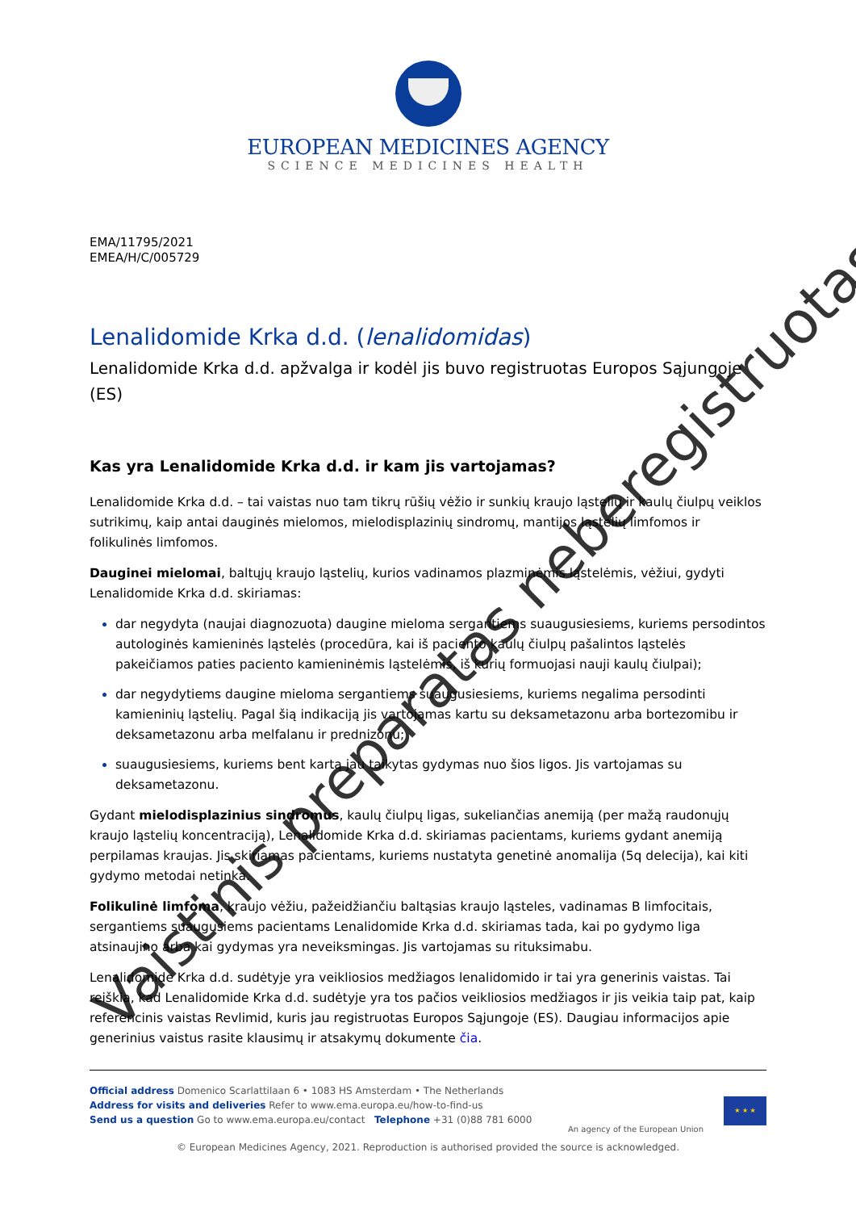EUROPEAN MEDICINES AGENCY
SCIENCE MEDICINES HEALTH
EMA/11795/2021
EMEA/H/C/005729
Lenalidomide Krka d.d. (lenalidomidas)
Lenalidomide Krka d.d. apžvalga ir kodėl jis buvo registruotas Europos Sąjungoje (ES)
Kas yra Lenalidomide Krka d.d. ir kam jis vartojamas?
Lenalidomide Krka d.d. – tai vaistas nuo tam tikrų rūšių vėžio ir sunkių kraujo ląstelių ir kaulų čiulpų veiklos sutrikimų, kaip antai dauginės mielomos, mielodisplazinių sindromų, mantijos ląstelių limfomos ir folikulinės limfomos.
Dauginei mielomai, baltųjų kraujo ląstelių, kurios vadinamos plazminėmis ląstelėmis, vėžiui, gydyti Lenalidomide Krka d.d. skiriamas:
dar negydyta (naujai diagnozuota) daugine mieloma sergantiems suaugusiesiems, kuriems persodintos autologinės kamieninės ląstelės (procedūra, kai iš paciento kaulų čiulpų pašalintos ląstelės pakeičiamos paties paciento kamieninėmis ląstelėmis, iš kurių formuojasi nauji kaulų čiulpai);
dar negydytiems daugine mieloma sergantiems suaugusiesiems, kuriems negalima persodinti kamieninių ląstelių. Pagal šią indikaciją jis vartojamas kartu su deksametazonu arba bortezomibu ir deksametazonu arba melfalanu ir prednizonu;
suaugusiesiems, kuriems bent kartą jau taikytas gydymas nuo šios ligos. Jis vartojamas su deksametazonu.
Gydant mielodisplazinius sindromus, kaulų čiulpų ligas, sukeliančias anemiją (per mažą raudonųjų kraujo ląstelių koncentraciją), Lenalidomide Krka d.d. skiriamas pacientams, kuriems gydant anemiją perpilamas kraujas. Jis skiriamas pacientams, kuriems nustatyta genetinė anomalija (5q delecija), kai kiti gydymo metodai netinka.
Folikulinė limfoma, kraujo vėžiu, pažeidžiančiu baltąsias kraujo ląsteles, vadinamas B limfocitais, sergantiems suaugusiems pacientams Lenalidomide Krka d.d. skiriamas tada, kai po gydymo liga atsinaujino arba kai gydymas yra neveiksmingas. Jis vartojamas su rituksimabu.
Lenalidomide Krka d.d. sudėtyje yra veikliosios medžiagos lenalidomido ir tai yra generinis vaistas. Tai reiškia, kad Lenalidomide Krka d.d. sudėtyje yra tos pačios veikliosios medžiagos ir jis veikia taip pat, kaip referencinis vaistas Revlimid, kuris jau registruotas Europos Sąjungoje (ES). Daugiau informacijos apie generinius vaistus rasite klausimų ir atsakymų dokumente čia.
Official address Domenico Scarlattilaan 6 • 1083 HS Amsterdam • The Netherlands
Address for visits and deliveries Refer to www.ema.europa.eu/how-to-find-us
Send us a question Go to www.ema.europa.eu/contact Telephone +31 (0)88 781 6000
An agency of the European Union
★ ★ ★
© European Medicines Agency, 2021. Reproduction is authorised provided the source is acknowledged.
Vaistinis preparatas nebere­gistruotas